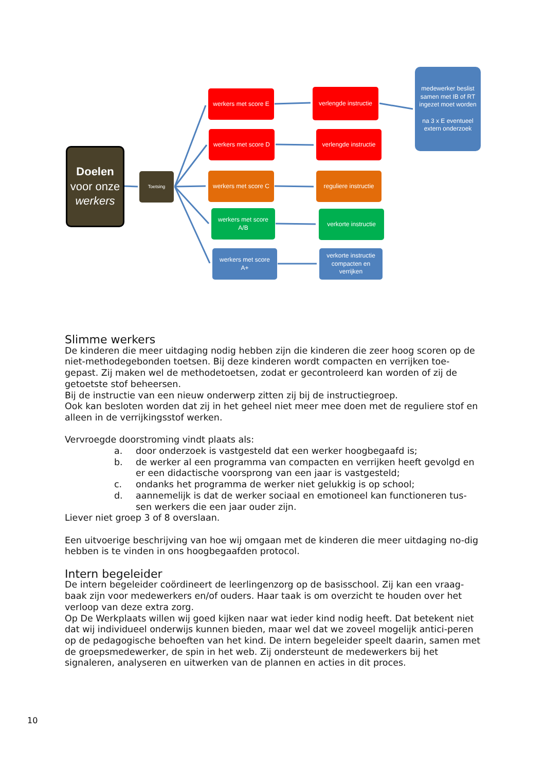Doelen
voor onze
werkers
Toetsing
werkers met score E
werkers met score D
werkers met score C
werkers met score
A/B
werkers met score
A+
verlengde instructie
verlengde instructie
reguliere instructie
verkorte instructie
verkorte instructie compacten en verrijken
medewerker beslist samen met IB of RT ingezet moet worden
na 3 x E eventueel extern onderzoek
Slimme werkers
De kinderen die meer uitdaging nodig hebben zijn die kinderen die zeer hoog scoren op de niet-methodegebonden toetsen. Bij deze kinderen wordt compacten en verrijken toe-gepast. Zij maken wel de methodetoetsen, zodat er gecontroleerd kan worden of zij de getoetste stof beheersen.
Bij de instructie van een nieuw onderwerp zitten zij bij de instructiegroep.
Ook kan besloten worden dat zij in het geheel niet meer mee doen met de reguliere stof en alleen in de verrijkingsstof werken.
Vervroegde doorstroming vindt plaats als:
a. door onderzoek is vastgesteld dat een werker hoogbegaafd is;
b. de werker al een programma van compacten en verrijken heeft gevolgd en er een didactische voorsprong van een jaar is vastgesteld;
c. ondanks het programma de werker niet gelukkig is op school;
d. aannemelijk is dat de werker sociaal en emotioneel kan functioneren tus-sen werkers die een jaar ouder zijn.
Liever niet groep 3 of 8 overslaan.
Een uitvoerige beschrijving van hoe wij omgaan met de kinderen die meer uitdaging no-dig hebben is te vinden in ons hoogbegaafden protocol.
Intern begeleider
De intern begeleider coördineert de leerlingenzorg op de basisschool. Zij kan een vraag-baak zijn voor medewerkers en/of ouders. Haar taak is om overzicht te houden over het verloop van deze extra zorg.
Op De Werkplaats willen wij goed kijken naar wat ieder kind nodig heeft. Dat betekent niet dat wij individueel onderwijs kunnen bieden, maar wel dat we zoveel mogelijk antici-peren op de pedagogische behoeften van het kind. De intern begeleider speelt daarin, samen met de groepsmedewerker, de spin in het web. Zij ondersteunt de medewerkers bij het signaleren, analyseren en uitwerken van de plannen en acties in dit proces.
10